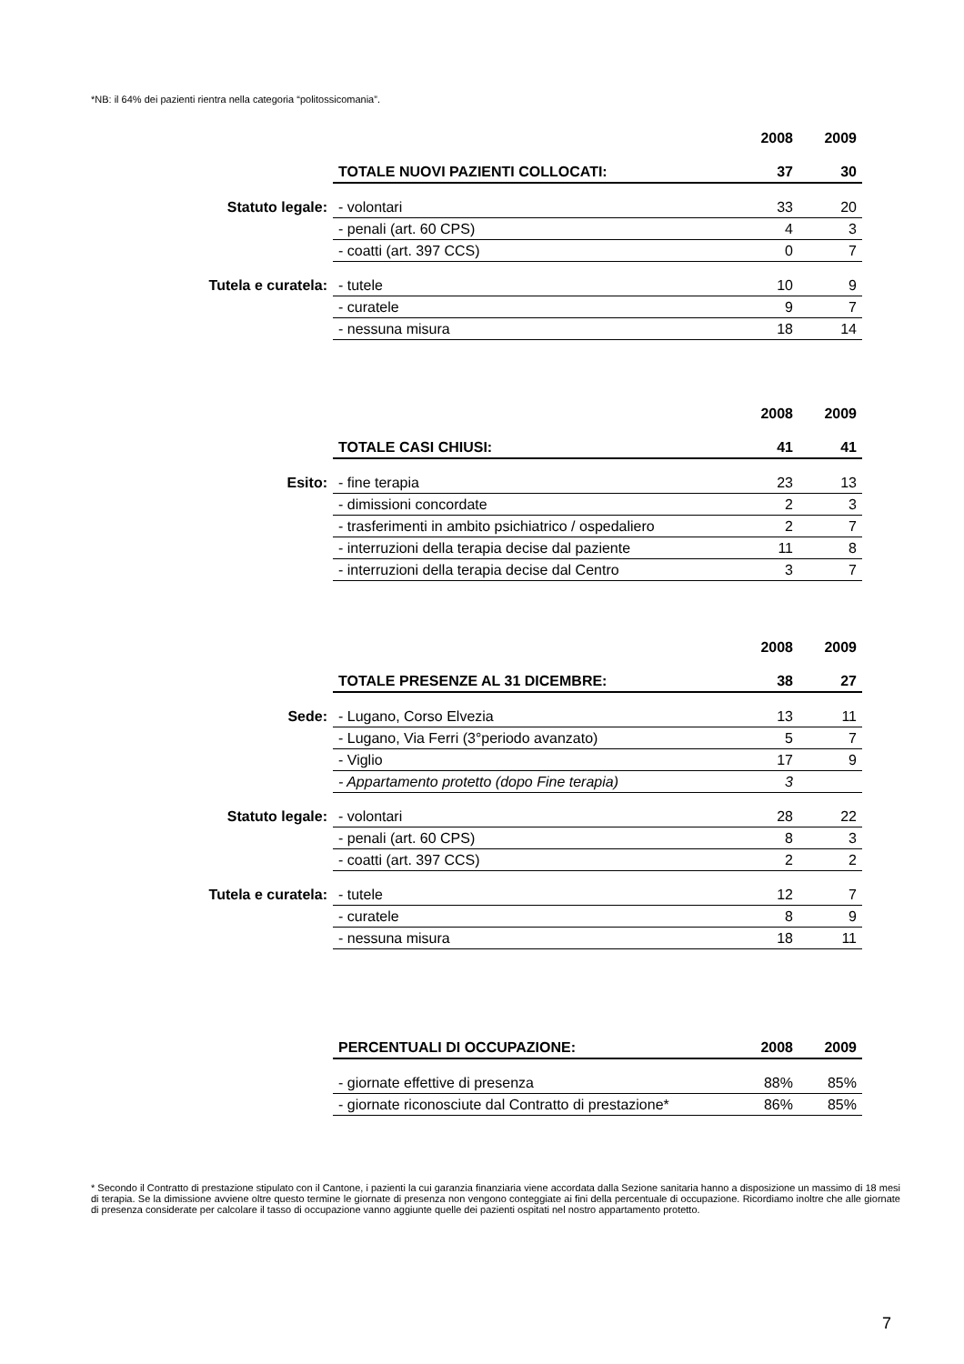*NB: il 64% dei pazienti rientra nella categoria “politossicomania”.
| | | 2008 | 2009 |
| --- | --- | --- | --- |
| | TOTALE NUOVI PAZIENTI COLLOCATI: | 37 | 30 |
| Statuto legale: | - volontari | 33 | 20 |
| | - penali (art. 60 CPS) | 4 | 3 |
| | - coatti (art. 397 CCS) | 0 | 7 |
| Tutela e curatela: | - tutele | 10 | 9 |
| | - curatele | 9 | 7 |
| | - nessuna misura | 18 | 14 |
| | | 2008 | 2009 |
| --- | --- | --- | --- |
| | TOTALE CASI CHIUSI: | 41 | 41 |
| Esito: | - fine terapia | 23 | 13 |
| | - dimissioni concordate | 2 | 3 |
| | - trasferimenti in ambito psichiatrico / ospedaliero | 2 | 7 |
| | - interruzioni della terapia decise dal paziente | 11 | 8 |
| | - interruzioni della terapia decise dal Centro | 3 | 7 |
| | | 2008 | 2009 |
| --- | --- | --- | --- |
| | TOTALE PRESENZE AL 31 DICEMBRE: | 38 | 27 |
| Sede: | - Lugano, Corso Elvezia | 13 | 11 |
| | - Lugano, Via Ferri (3°periodo avanzato) | 5 | 7 |
| | - Viglio | 17 | 9 |
| | - Appartamento protetto (dopo Fine terapia) | 3 | |
| Statuto legale: | - volontari | 28 | 22 |
| | - penali (art. 60 CPS) | 8 | 3 |
| | - coatti (art. 397 CCS) | 2 | 2 |
| Tutela e curatela: | - tutele | 12 | 7 |
| | - curatele | 8 | 9 |
| | - nessuna misura | 18 | 11 |
| | PERCENTUALI DI OCCUPAZIONE: | 2008 | 2009 |
| | - giornate effettive di presenza | 88% | 85% |
| | - giornate riconosciute dal Contratto di prestazione* | 86% | 85% |
* Secondo il Contratto di prestazione stipulato con il Cantone, i pazienti la cui garanzia finanziaria viene accordata dalla Sezione sanitaria hanno a disposizione un massimo di 18 mesi di terapia. Se la dimissione avviene oltre questo termine le giornate di presenza non vengono conteggiate ai fini della percentuale di occupazione. Ricordiamo inoltre che alle giornate di presenza considerate per calcolare il tasso di occupazione vanno aggiunte quelle dei pazienti ospitati nel nostro appartamento protetto.
7